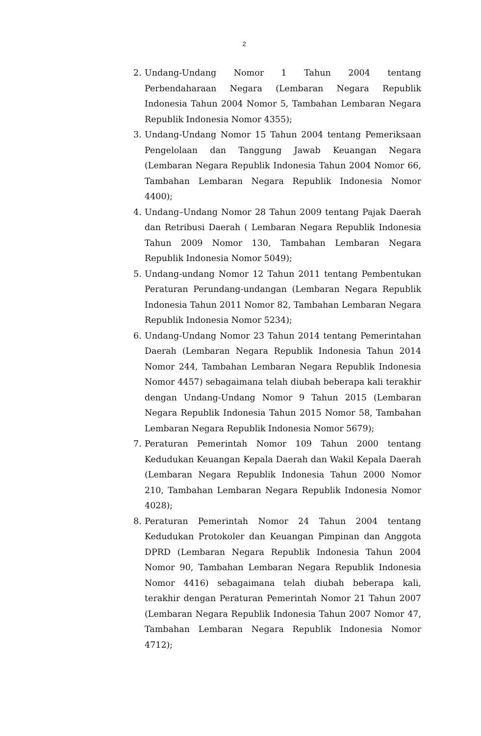2
2. Undang-Undang Nomor 1 Tahun 2004 tentang Perbendaharaan Negara (Lembaran Negara Republik Indonesia Tahun 2004 Nomor 5, Tambahan Lembaran Negara Republik Indonesia Nomor 4355);
3. Undang-Undang Nomor 15 Tahun 2004 tentang Pemeriksaan Pengelolaan dan Tanggung Jawab Keuangan Negara (Lembaran Negara Republik Indonesia Tahun 2004 Nomor 66, Tambahan Lembaran Negara Republik Indonesia Nomor 4400);
4. Undang–Undang Nomor 28 Tahun 2009 tentang Pajak Daerah dan Retribusi Daerah ( Lembaran Negara Republik Indonesia Tahun 2009 Nomor 130, Tambahan Lembaran Negara Republik Indonesia Nomor 5049);
5. Undang-undang Nomor 12 Tahun 2011 tentang Pembentukan Peraturan Perundang-undangan (Lembaran Negara Republik Indonesia Tahun 2011 Nomor 82, Tambahan Lembaran Negara Republik Indonesia Nomor 5234);
6. Undang-Undang Nomor 23 Tahun 2014 tentang Pemerintahan Daerah (Lembaran Negara Republik Indonesia Tahun 2014 Nomor 244, Tambahan Lembaran Negara Republik Indonesia Nomor 4457) sebagaimana telah diubah beberapa kali terakhir dengan Undang-Undang Nomor 9 Tahun 2015 (Lembaran Negara Republik Indonesia Tahun 2015 Nomor 58, Tambahan Lembaran Negara Republik Indonesia Nomor 5679);
7. Peraturan Pemerintah Nomor 109 Tahun 2000 tentang Kedudukan Keuangan Kepala Daerah dan Wakil Kepala Daerah (Lembaran Negara Republik Indonesia Tahun 2000 Nomor 210, Tambahan Lembaran Negara Republik Indonesia Nomor 4028);
8. Peraturan Pemerintah Nomor 24 Tahun 2004 tentang Kedudukan Protokoler dan Keuangan Pimpinan dan Anggota DPRD (Lembaran Negara Republik Indonesia Tahun 2004 Nomor 90, Tambahan Lembaran Negara Republik Indonesia Nomor 4416) sebagaimana telah diubah beberapa kali, terakhir dengan Peraturan Pemerintah Nomor 21 Tahun 2007 (Lembaran Negara Republik Indonesia Tahun 2007 Nomor 47, Tambahan Lembaran Negara Republik Indonesia Nomor 4712);